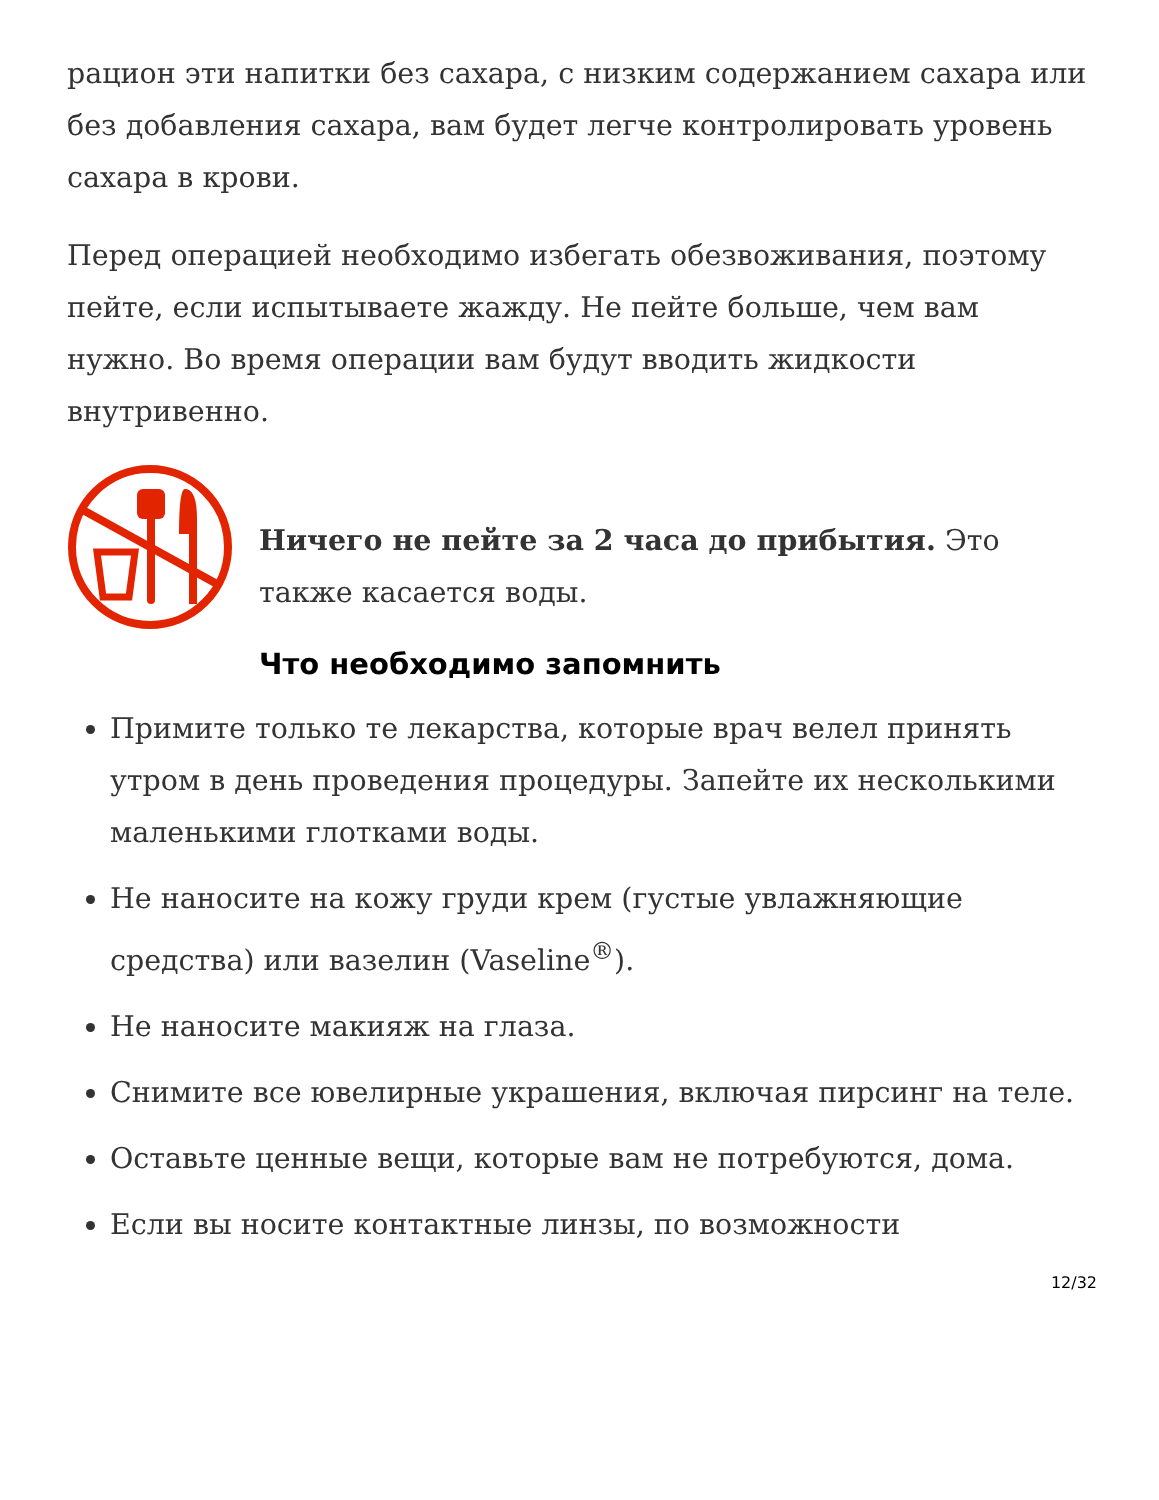рацион эти напитки без сахара, с низким содержанием сахара или без добавления сахара, вам будет легче контролировать уровень сахара в крови.
Перед операцией необходимо избегать обезвоживания, поэтому пейте, если испытываете жажду. Не пейте больше, чем вам нужно. Во время операции вам будут вводить жидкости внутривенно.
Ничего не пейте за 2 часа до прибытия. Это также касается воды.
Что необходимо запомнить
Примите только те лекарства, которые врач велел принять утром в день проведения процедуры. Запейте их несколькими маленькими глотками воды.
Не наносите на кожу груди крем (густые увлажняющие средства) или вазелин (Vaseline<sup>®</sup>).
Не наносите макияж на глаза.
Снимите все ювелирные украшения, включая пирсинг на теле.
Оставьте ценные вещи, которые вам не потребуются, дома.
Если вы носите контактные линзы, по возможности
12/32